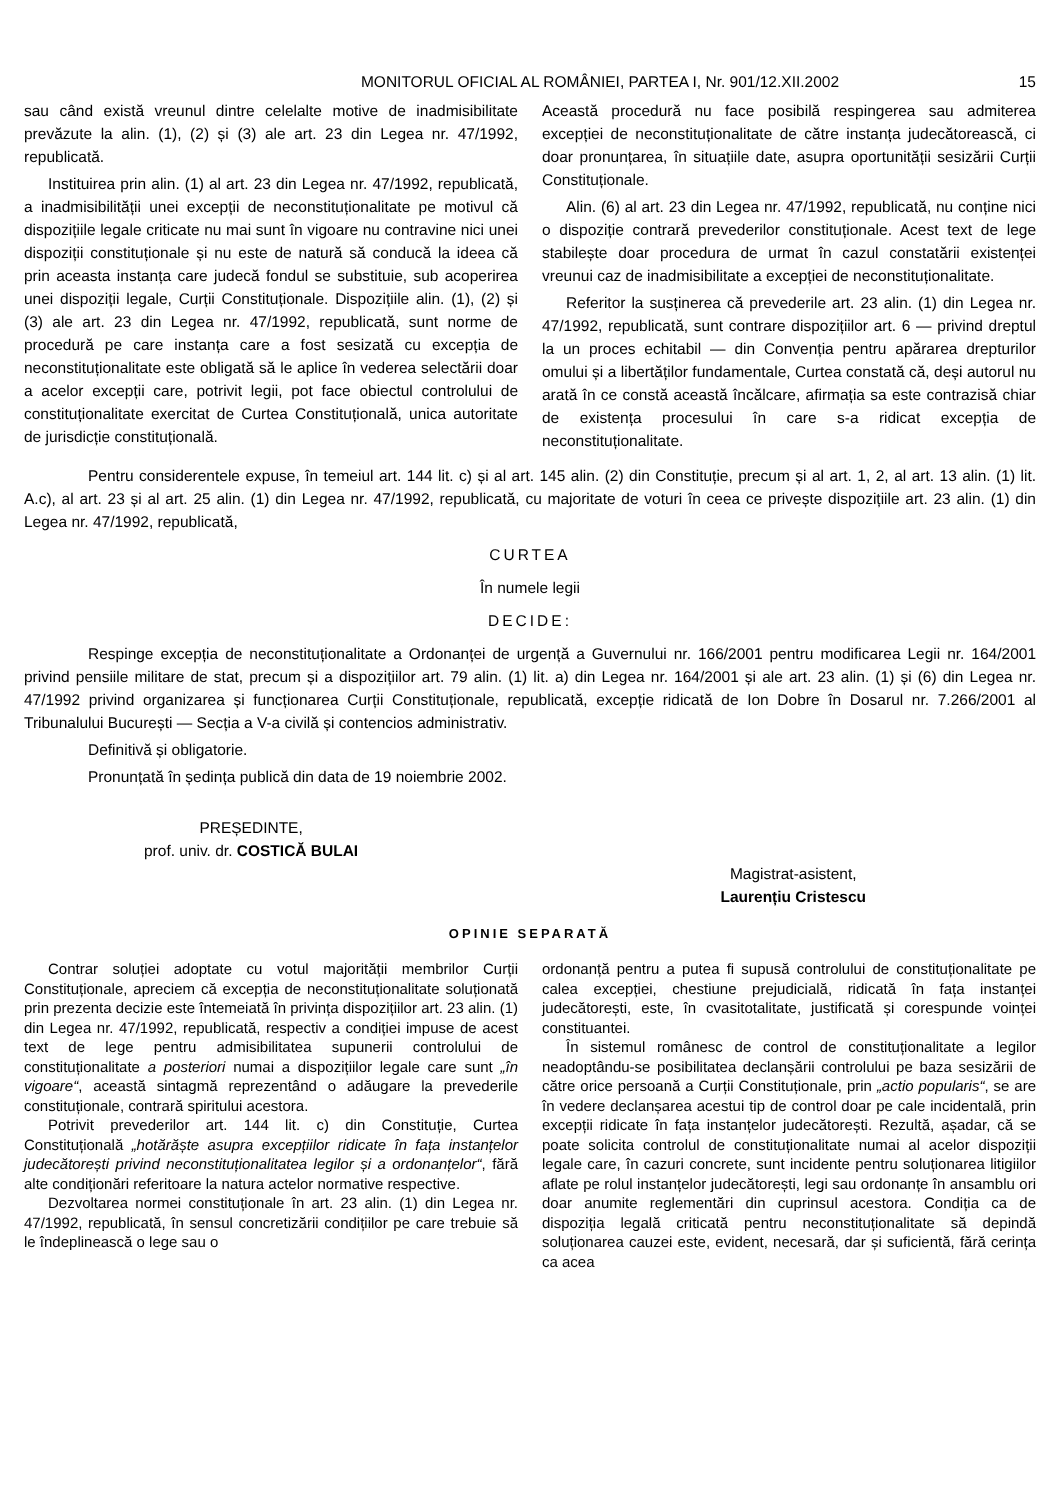MONITORUL OFICIAL AL ROMÂNIEI, PARTEA I, Nr. 901/12.XII.2002 15
sau când există vreunul dintre celelalte motive de inadmisibilitate prevăzute la alin. (1), (2) și (3) ale art. 23 din Legea nr. 47/1992, republicată.
Instituirea prin alin. (1) al art. 23 din Legea nr. 47/1992, republicată, a inadmisibilității unei excepții de neconstituționalitate pe motivul că dispozițiile legale criticate nu mai sunt în vigoare nu contravine nici unei dispoziții constituționale și nu este de natură să conducă la ideea că prin aceasta instanța care judecă fondul se substituie, sub acoperirea unei dispoziții legale, Curții Constituționale. Dispozițiile alin. (1), (2) și (3) ale art. 23 din Legea nr. 47/1992, republicată, sunt norme de procedură pe care instanța care a fost sesizată cu excepția de neconstituționalitate este obligată să le aplice în vederea selectării doar a acelor excepții care, potrivit legii, pot face obiectul controlului de constituționalitate exercitat de Curtea Constituțională, unica autoritate de jurisdicție constituțională.
Această procedură nu face posibilă respingerea sau admiterea excepției de neconstituționalitate de către instanța judecătorească, ci doar pronunțarea, în situațiile date, asupra oportunității sesizării Curții Constituționale.
Alin. (6) al art. 23 din Legea nr. 47/1992, republicată, nu conține nici o dispoziție contrară prevederilor constituționale. Acest text de lege stabilește doar procedura de urmat în cazul constatării existenței vreunui caz de inadmisibilitate a excepției de neconstituționalitate.
Referitor la susținerea că prevederile art. 23 alin. (1) din Legea nr. 47/1992, republicată, sunt contrare dispozițiilor art. 6 — privind dreptul la un proces echitabil — din Convenția pentru apărarea drepturilor omului și a libertăților fundamentale, Curtea constată că, deși autorul nu arată în ce constă această încălcare, afirmația sa este contrazisă chiar de existența procesului în care s-a ridicat excepția de neconstituționalitate.
Pentru considerentele expuse, în temeiul art. 144 lit. c) și al art. 145 alin. (2) din Constituție, precum și al art. 1, 2, al art. 13 alin. (1) lit. A.c), al art. 23 și al art. 25 alin. (1) din Legea nr. 47/1992, republicată, cu majoritate de voturi în ceea ce privește dispozițiile art. 23 alin. (1) din Legea nr. 47/1992, republicată,
CURTEA
În numele legii
DECIDE:
Respinge excepția de neconstituționalitate a Ordonanței de urgență a Guvernului nr. 166/2001 pentru modificarea Legii nr. 164/2001 privind pensiile militare de stat, precum și a dispozițiilor art. 79 alin. (1) lit. a) din Legea nr. 164/2001 și ale art. 23 alin. (1) și (6) din Legea nr. 47/1992 privind organizarea și funcționarea Curții Constituționale, republicată, excepție ridicată de Ion Dobre în Dosarul nr. 7.266/2001 al Tribunalului București — Secția a V-a civilă și contencios administrativ.
Definitivă și obligatorie.
Pronunțată în ședința publică din data de 19 noiembrie 2002.
PREȘEDINTE,
prof. univ. dr. COSTICĂ BULAI
Magistrat-asistent,
Laurențiu Cristescu
OPINIE SEPARATĂ
Contrar soluției adoptate cu votul majorității membrilor Curții Constituționale, apreciem că excepția de neconstituționalitate soluționată prin prezenta decizie este întemeiată în privința dispozițiilor art. 23 alin. (1) din Legea nr. 47/1992, republicată, respectiv a condiției impuse de acest text de lege pentru admisibilitatea supunerii controlului de constituționalitate a posteriori numai a dispozițiilor legale care sunt „în vigoare“, această sintagmă reprezentând o adăugare la prevederile constituționale, contrară spiritului acestora.
Potrivit prevederilor art. 144 lit. c) din Constituție, Curtea Constituțională „hotărăște asupra excepțiilor ridicate în fața instanțelor judecătorești privind neconstituționalitatea legilor și a ordonanțelor“, fără alte condiționări referitoare la natura actelor normative respective.
Dezvoltarea normei constituționale în art. 23 alin. (1) din Legea nr. 47/1992, republicată, în sensul concretizării condițiilor pe care trebuie să le îndeplinească o lege sau o
ordonanță pentru a putea fi supusă controlului de constituționalitate pe calea excepției, chestiune prejudicială, ridicată în fața instanței judecătorești, este, în cvasitotalitate, justificată și corespunde voinței constituantei.
În sistemul românesc de control de constituționalitate a legilor neadoptându-se posibilitatea declanșării controlului pe baza sesizării de către orice persoană a Curții Constituționale, prin „actio popularis“, se are în vedere declanșarea acestui tip de control doar pe cale incidentală, prin excepții ridicate în fața instanțelor judecătorești. Rezultă, așadar, că se poate solicita controlul de constituționalitate numai al acelor dispoziții legale care, în cazuri concrete, sunt incidente pentru soluționarea litigiilor aflate pe rolul instanțelor judecătorești, legi sau ordonanțe în ansamblu ori doar anumite reglementări din cuprinsul acestora. Condiția ca de dispoziția legală criticată pentru neconstituționalitate să depindă soluționarea cauzei este, evident, necesară, dar și suficientă, fără cerința ca acea